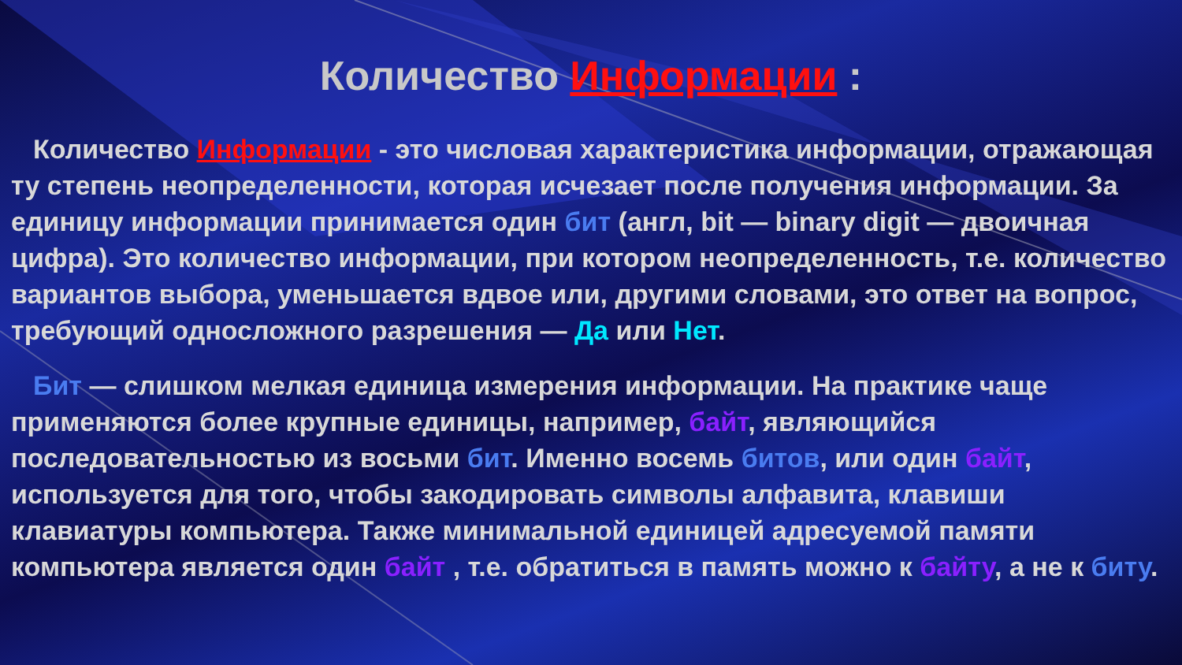Количество Информации :
Количество Информации - это числовая характеристика информации, отражающая ту степень неопределенности, которая исчезает после получения информации. За единицу информации принимается один бит (англ, bit — binary digit — двоичная цифра). Это количество информации, при котором неопределенность, т.е. количество вариантов выбора, уменьшается вдвое или, другими словами, это ответ на вопрос, требующий односложного разрешения — Да или Нет.
Бит — слишком мелкая единица измерения информации. На практике чаще применяются более крупные единицы, например, байт, являющийся последовательностью из восьми бит. Именно восемь битов, или один байт, используется для того, чтобы закодировать символы алфавита, клавиши клавиатуры компьютера. Также минимальной единицей адресуемой памяти компьютера является один байт , т.е. обратиться в память можно к байту, а не к биту.